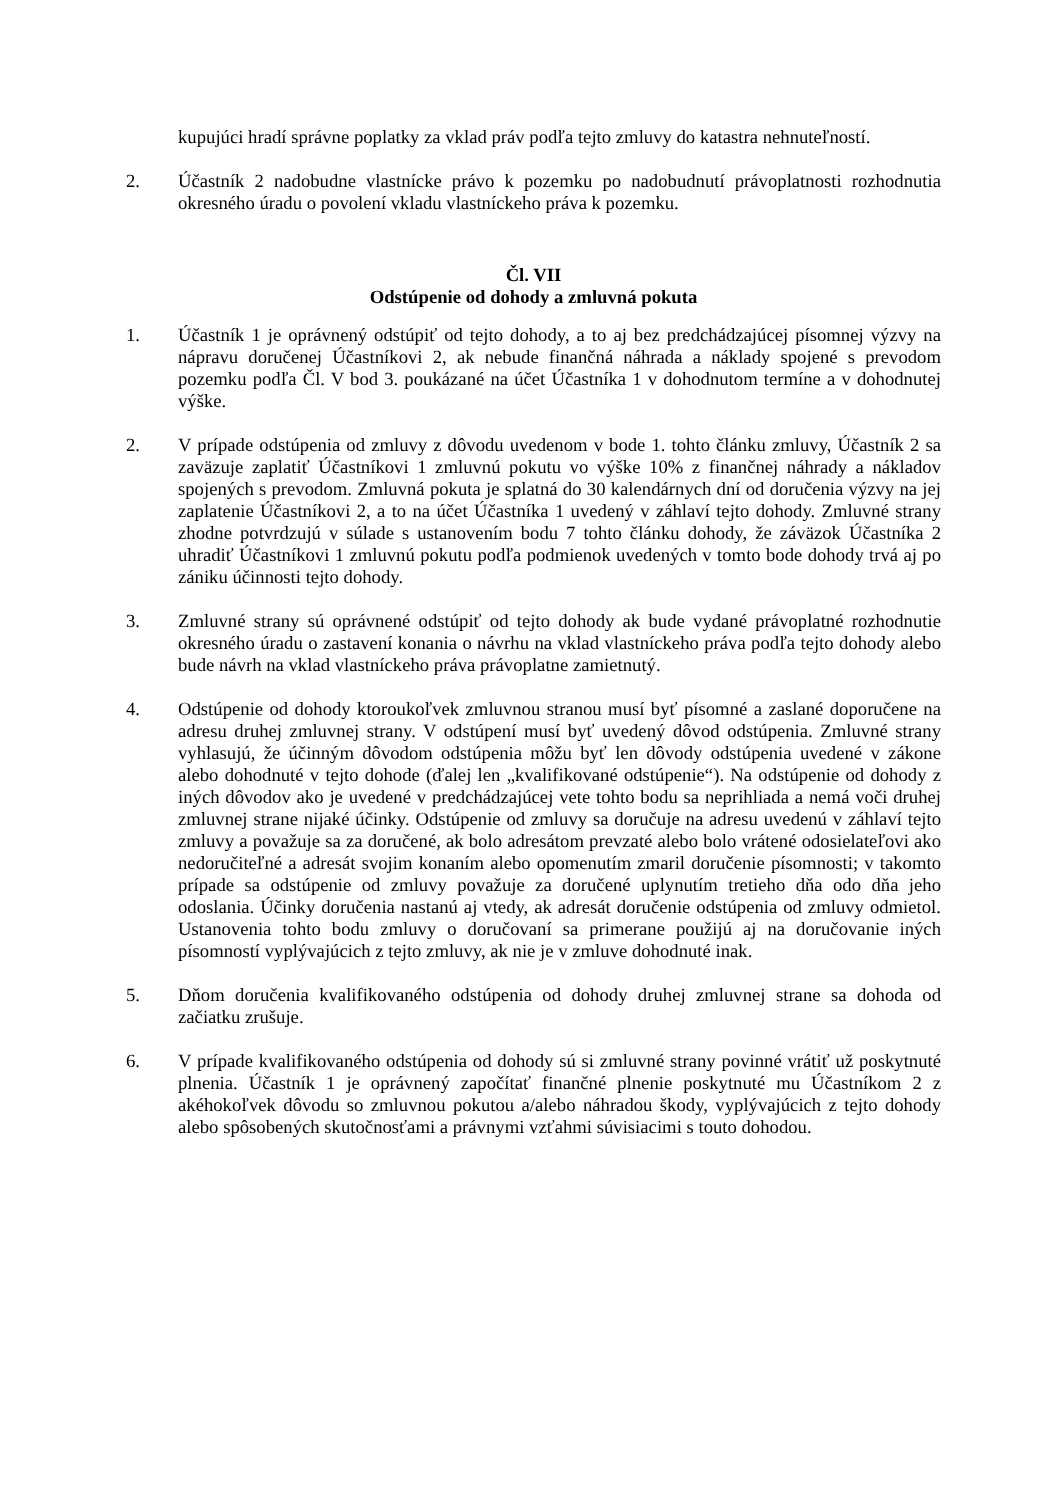kupujúci hradí správne poplatky za vklad práv podľa tejto zmluvy do katastra nehnuteľností.
2. Účastník 2 nadobudne vlastnícke právo k pozemku po nadobudnutí právoplatnosti rozhodnutia okresného úradu o povolení vkladu vlastníckeho práva k pozemku.
Čl. VII
Odstúpenie od dohody a zmluvná pokuta
1. Účastník 1 je oprávnený odstúpiť od tejto dohody, a to aj bez predchádzajúcej písomnej výzvy na nápravu doručenej Účastníkovi 2, ak nebude finančná náhrada a náklady spojené s prevodom pozemku podľa Čl. V bod 3. poukázané na účet Účastníka 1 v dohodnutom termíne a v dohodnutej výške.
2. V prípade odstúpenia od zmluvy z dôvodu uvedenom v bode 1. tohto článku zmluvy, Účastník 2 sa zaväzuje zaplatiť Účastníkovi 1 zmluvnú pokutu vo výške 10% z finančnej náhrady a nákladov spojených s prevodom. Zmluvná pokuta je splatná do 30 kalendárnych dní od doručenia výzvy na jej zaplatenie Účastníkovi 2, a to na účet Účastníka 1 uvedený v záhlaví tejto dohody. Zmluvné strany zhodne potvrdzujú v súlade s ustanovením bodu 7 tohto článku dohody, že záväzok Účastníka 2 uhradiť Účastníkovi 1 zmluvnú pokutu podľa podmienok uvedených v tomto bode dohody trvá aj po zániku účinnosti tejto dohody.
3. Zmluvné strany sú oprávnené odstúpiť od tejto dohody ak bude vydané právoplatné rozhodnutie okresného úradu o zastavení konania o návrhu na vklad vlastníckeho práva podľa tejto dohody alebo bude návrh na vklad vlastníckeho práva právoplatne zamietnutý.
4. Odstúpenie od dohody ktoroukoľvek zmluvnou stranou musí byť písomné a zaslané doporučene na adresu druhej zmluvnej strany. V odstúpení musí byť uvedený dôvod odstúpenia. Zmluvné strany vyhlasujú, že účinným dôvodom odstúpenia môžu byť len dôvody odstúpenia uvedené v zákone alebo dohodnuté v tejto dohode (ďalej len „kvalifikované odstúpenie“). Na odstúpenie od dohody z iných dôvodov ako je uvedené v predchádzajúcej vete tohto bodu sa neprihliada a nemá voči druhej zmluvnej strane nijaké účinky. Odstúpenie od zmluvy sa doručuje na adresu uvedenú v záhlaví tejto zmluvy a považuje sa za doručené, ak bolo adresátom prevzaté alebo bolo vrátené odosielateľovi ako nedoručiteľné a adresát svojim konaním alebo opomenutím zmaril doručenie písomnosti; v takomto prípade sa odstúpenie od zmluvy považuje za doručené uplynutím tretieho dňa odo dňa jeho odoslania. Účinky doručenia nastanú aj vtedy, ak adresát doručenie odstúpenia od zmluvy odmietol. Ustanovenia tohto bodu zmluvy o doručovaní sa primerane použijú aj na doručovanie iných písomností vyplývajúcich z tejto zmluvy, ak nie je v zmluve dohodnuté inak.
5. Dňom doručenia kvalifikovaného odstúpenia od dohody druhej zmluvnej strane sa dohoda od začiatku zrušuje.
6. V prípade kvalifikovaného odstúpenia od dohody sú si zmluvné strany povinné vrátiť už poskytnuté plnenia. Účastník 1 je oprávnený započítať finančné plnenie poskytnuté mu Účastníkom 2 z akéhokoľvek dôvodu so zmluvnou pokutou a/alebo náhradou škody, vyplývajúcich z tejto dohody alebo spôsobených skutočnosťami a právnymi vzťahmi súvisiacimi s touto dohodou.